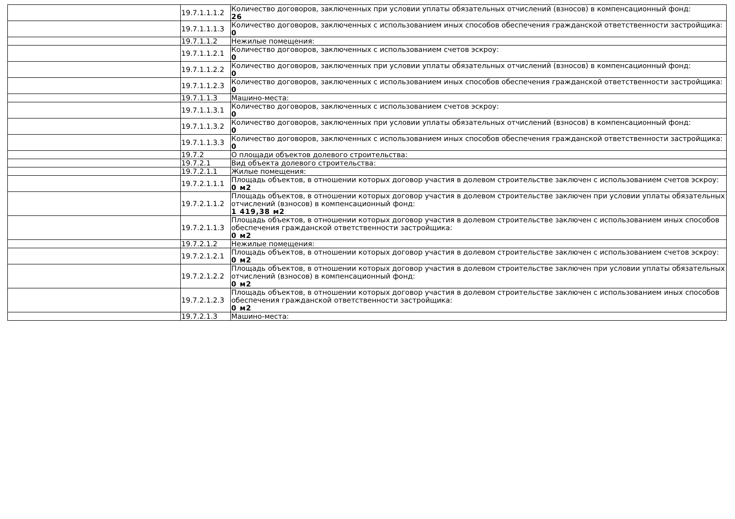| | 19.7.1.1.1.2 | Количество договоров, заключенных при условии уплаты обязательных отчислений (взносов) в компенсационный фонд: 26 |
| | 19.7.1.1.1.3 | Количество договоров, заключенных с использованием иных способов обеспечения гражданской ответственности застройщика: 0 |
| | 19.7.1.1.2 | Нежилые помещения: |
| | 19.7.1.1.2.1 | Количество договоров, заключенных с использованием счетов эскроу: 0 |
| | 19.7.1.1.2.2 | Количество договоров, заключенных при условии уплаты обязательных отчислений (взносов) в компенсационный фонд: 0 |
| | 19.7.1.1.2.3 | Количество договоров, заключенных с использованием иных способов обеспечения гражданской ответственности застройщика: 0 |
| | 19.7.1.1.3 | Машино-места: |
| | 19.7.1.1.3.1 | Количество договоров, заключенных с использованием счетов эскроу: 0 |
| | 19.7.1.1.3.2 | Количество договоров, заключенных при условии уплаты обязательных отчислений (взносов) в компенсационный фонд: 0 |
| | 19.7.1.1.3.3 | Количество договоров, заключенных с использованием иных способов обеспечения гражданской ответственности застройщика: 0 |
| | 19.7.2 | О площади объектов долевого строительства: |
| | 19.7.2.1 | Вид объекта долевого строительства: |
| | 19.7.2.1.1 | Жилые помещения: |
| | 19.7.2.1.1.1 | Площадь объектов, в отношении которых договор участия в долевом строительстве заключен с использованием счетов эскроу: 0 м2 |
| | 19.7.2.1.1.2 | Площадь объектов, в отношении которых договор участия в долевом строительстве заключен при условии уплаты обязательных отчислений (взносов) в компенсационный фонд: 1 419,38 м2 |
| | 19.7.2.1.1.3 | Площадь объектов, в отношении которых договор участия в долевом строительстве заключен с использованием иных способов обеспечения гражданской ответственности застройщика: 0 м2 |
| | 19.7.2.1.2 | Нежилые помещения: |
| | 19.7.2.1.2.1 | Площадь объектов, в отношении которых договор участия в долевом строительстве заключен с использованием счетов эскроу: 0 м2 |
| | 19.7.2.1.2.2 | Площадь объектов, в отношении которых договор участия в долевом строительстве заключен при условии уплаты обязательных отчислений (взносов) в компенсационный фонд: 0 м2 |
| | 19.7.2.1.2.3 | Площадь объектов, в отношении которых договор участия в долевом строительстве заключен с использованием иных способов обеспечения гражданской ответственности застройщика: 0 м2 |
| | 19.7.2.1.3 | Машино-места: |